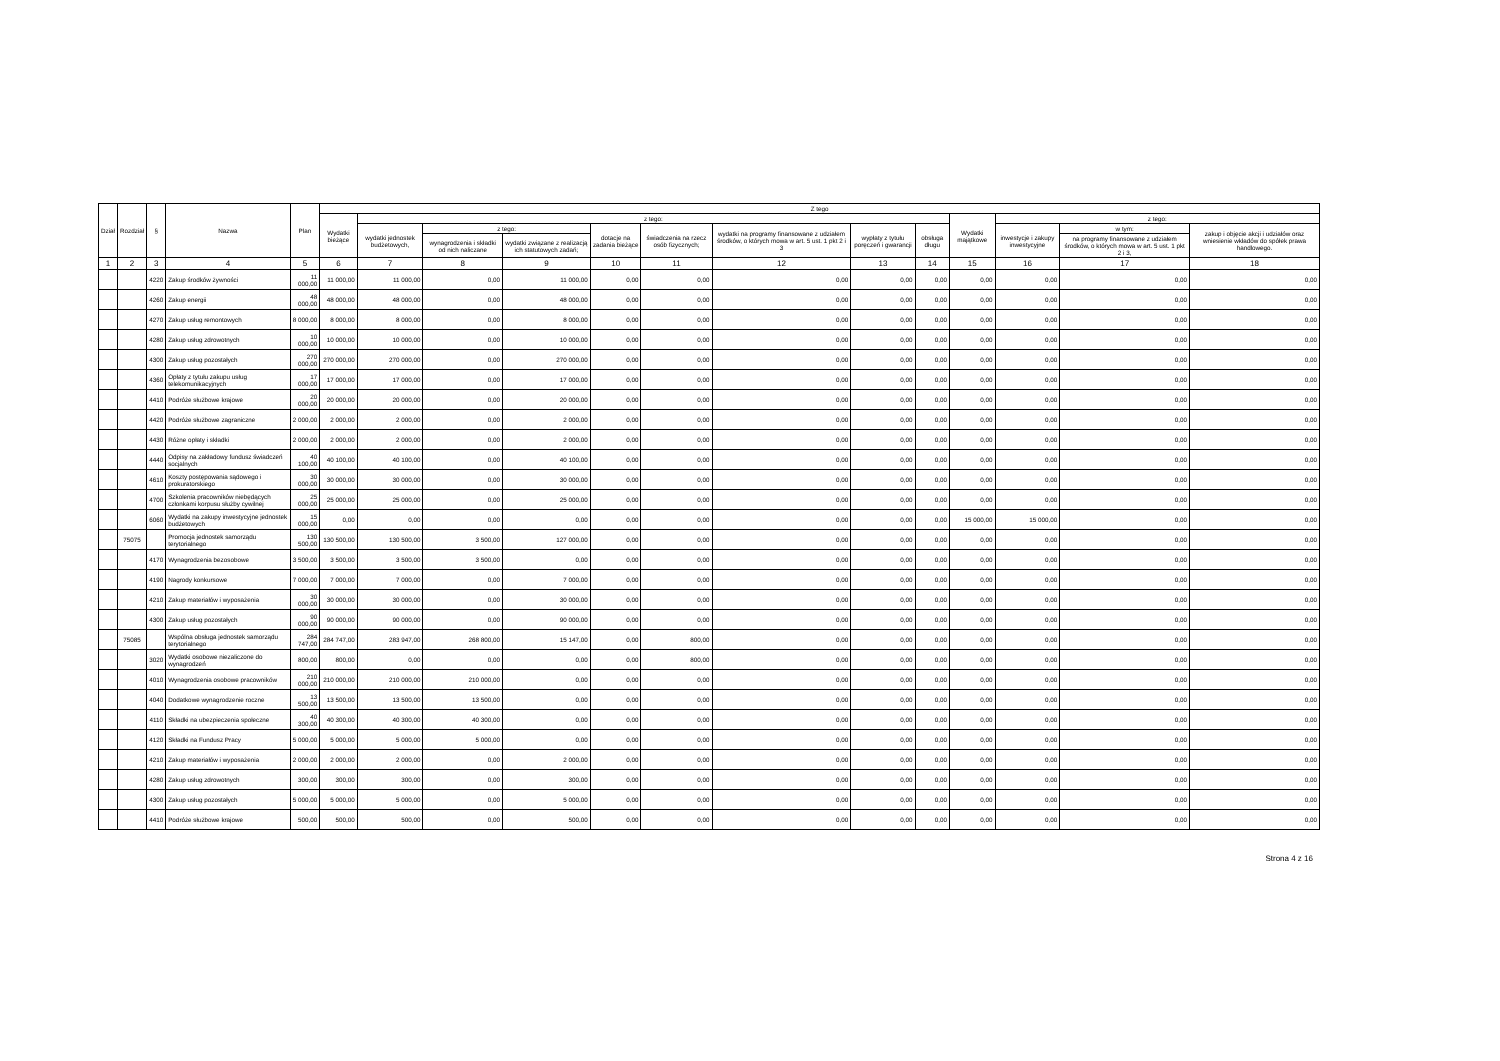| Dział | Rozdział | § | Nazwa | Plan | Z tego | | | | | | | | | | | | |
| --- | --- | --- | --- | --- | --- | --- | --- | --- | --- | --- | --- | --- | --- | --- | --- | --- | --- |
| | | | | | Wydatki bieżące | z tego: | | | | | | | | Wydatki majątkowe | z tego: | | |
| | | | | | | wydatki jednostek budżetowych, | z tego: | | dotacje na zadania bieżące | świadczenia na rzecz osób fizycznych; | wydatki na programy finansowane z udziałem środków, o których mowa w art. 5 ust. 1 pkt 2 i 3 | wypłaty z tytułu poręczeń i gwarancji | obsługa długu | | inwestycje i zakupy inwestycyjne | w tym: | zakup i objęcie akcji i udziałów oraz wniesienie wkładów do spółek prawa handlowego. |
| | | | | | | | wynagrodzenia i składki od nich naliczane | wydatki związane z realizacją ich statutowych zadań; | | | | | | | | na programy finansowane z udziałem środków, o których mowa w art. 5 ust. 1 pkt 2 i 3, | |
| 1 | 2 | 3 | 4 | 5 | 6 | 7 | 8 | 9 | 10 | 11 | 12 | 13 | 14 | 15 | 16 | 17 | 18 |
| | | 4220 | Zakup środków żywności | 11 000,00 | 11 000,00 | 11 000,00 | 0,00 | 11 000,00 | 0,00 | 0,00 | 0,00 | 0,00 | 0,00 | 0,00 | 0,00 | 0,00 | 0,00 |
| | | 4260 | Zakup energii | 48 000,00 | 48 000,00 | 48 000,00 | 0,00 | 48 000,00 | 0,00 | 0,00 | 0,00 | 0,00 | 0,00 | 0,00 | 0,00 | 0,00 | 0,00 |
| | | 4270 | Zakup usług remontowych | 8 000,00 | 8 000,00 | 8 000,00 | 0,00 | 8 000,00 | 0,00 | 0,00 | 0,00 | 0,00 | 0,00 | 0,00 | 0,00 | 0,00 | 0,00 |
| | | 4280 | Zakup usług zdrowotnych | 10 000,00 | 10 000,00 | 10 000,00 | 0,00 | 10 000,00 | 0,00 | 0,00 | 0,00 | 0,00 | 0,00 | 0,00 | 0,00 | 0,00 | 0,00 |
| | | 4300 | Zakup usług pozostałych | 270 000,00 | 270 000,00 | 270 000,00 | 0,00 | 270 000,00 | 0,00 | 0,00 | 0,00 | 0,00 | 0,00 | 0,00 | 0,00 | 0,00 | 0,00 |
| | | 4360 | Opłaty z tytułu zakupu usług telekomunikacyjnych | 17 000,00 | 17 000,00 | 17 000,00 | 0,00 | 17 000,00 | 0,00 | 0,00 | 0,00 | 0,00 | 0,00 | 0,00 | 0,00 | 0,00 | 0,00 |
| | | 4410 | Podróże służbowe krajowe | 20 000,00 | 20 000,00 | 20 000,00 | 0,00 | 20 000,00 | 0,00 | 0,00 | 0,00 | 0,00 | 0,00 | 0,00 | 0,00 | 0,00 | 0,00 |
| | | 4420 | Podróże służbowe zagraniczne | 2 000,00 | 2 000,00 | 2 000,00 | 0,00 | 2 000,00 | 0,00 | 0,00 | 0,00 | 0,00 | 0,00 | 0,00 | 0,00 | 0,00 | 0,00 |
| | | 4430 | Różne opłaty i składki | 2 000,00 | 2 000,00 | 2 000,00 | 0,00 | 2 000,00 | 0,00 | 0,00 | 0,00 | 0,00 | 0,00 | 0,00 | 0,00 | 0,00 | 0,00 |
| | | 4440 | Odpisy na zakładowy fundusz świadczeń socjalnych | 40 100,00 | 40 100,00 | 40 100,00 | 0,00 | 40 100,00 | 0,00 | 0,00 | 0,00 | 0,00 | 0,00 | 0,00 | 0,00 | 0,00 | 0,00 |
| | | 4610 | Koszty postępowania sądowego i prokuratorskiego | 30 000,00 | 30 000,00 | 30 000,00 | 0,00 | 30 000,00 | 0,00 | 0,00 | 0,00 | 0,00 | 0,00 | 0,00 | 0,00 | 0,00 | 0,00 |
| | | 4700 | Szkolenia pracowników niebędących członkami korpusu służby cywilnej | 25 000,00 | 25 000,00 | 25 000,00 | 0,00 | 25 000,00 | 0,00 | 0,00 | 0,00 | 0,00 | 0,00 | 0,00 | 0,00 | 0,00 | 0,00 |
| | | 6060 | Wydatki na zakupy inwestycyjne jednostek budżetowych | 15 000,00 | 0,00 | 0,00 | 0,00 | 0,00 | 0,00 | 0,00 | 0,00 | 0,00 | 0,00 | 15 000,00 | 15 000,00 | 0,00 | 0,00 |
| | 75075 | | Promocja jednostek samorządu terytorialnego | 130 500,00 | 130 500,00 | 130 500,00 | 3 500,00 | 127 000,00 | 0,00 | 0,00 | 0,00 | 0,00 | 0,00 | 0,00 | 0,00 | 0,00 | 0,00 |
| | | 4170 | Wynagrodzenia bezosobowe | 3 500,00 | 3 500,00 | 3 500,00 | 3 500,00 | 0,00 | 0,00 | 0,00 | 0,00 | 0,00 | 0,00 | 0,00 | 0,00 | 0,00 | 0,00 |
| | | 4190 | Nagrody konkursowe | 7 000,00 | 7 000,00 | 7 000,00 | 0,00 | 7 000,00 | 0,00 | 0,00 | 0,00 | 0,00 | 0,00 | 0,00 | 0,00 | 0,00 | 0,00 |
| | | 4210 | Zakup materiałów i wyposażenia | 30 000,00 | 30 000,00 | 30 000,00 | 0,00 | 30 000,00 | 0,00 | 0,00 | 0,00 | 0,00 | 0,00 | 0,00 | 0,00 | 0,00 | 0,00 |
| | | 4300 | Zakup usług pozostałych | 90 000,00 | 90 000,00 | 90 000,00 | 0,00 | 90 000,00 | 0,00 | 0,00 | 0,00 | 0,00 | 0,00 | 0,00 | 0,00 | 0,00 | 0,00 |
| | 75085 | | Wspólna obsługa jednostek samorządu terytorialnego | 284 747,00 | 284 747,00 | 283 947,00 | 268 800,00 | 15 147,00 | 0,00 | 800,00 | 0,00 | 0,00 | 0,00 | 0,00 | 0,00 | 0,00 | 0,00 |
| | | 3020 | Wydatki osobowe niezaliczone do wynagrodzeń | 800,00 | 800,00 | 0,00 | 0,00 | 0,00 | 0,00 | 800,00 | 0,00 | 0,00 | 0,00 | 0,00 | 0,00 | 0,00 | 0,00 |
| | | 4010 | Wynagrodzenia osobowe pracowników | 210 000,00 | 210 000,00 | 210 000,00 | 210 000,00 | 0,00 | 0,00 | 0,00 | 0,00 | 0,00 | 0,00 | 0,00 | 0,00 | 0,00 | 0,00 |
| | | 4040 | Dodatkowe wynagrodzenie roczne | 13 500,00 | 13 500,00 | 13 500,00 | 13 500,00 | 0,00 | 0,00 | 0,00 | 0,00 | 0,00 | 0,00 | 0,00 | 0,00 | 0,00 | 0,00 |
| | | 4110 | Składki na ubezpieczenia społeczne | 40 300,00 | 40 300,00 | 40 300,00 | 40 300,00 | 0,00 | 0,00 | 0,00 | 0,00 | 0,00 | 0,00 | 0,00 | 0,00 | 0,00 | 0,00 |
| | | 4120 | Składki na Fundusz Pracy | 5 000,00 | 5 000,00 | 5 000,00 | 5 000,00 | 0,00 | 0,00 | 0,00 | 0,00 | 0,00 | 0,00 | 0,00 | 0,00 | 0,00 | 0,00 |
| | | 4210 | Zakup materiałów i wyposażenia | 2 000,00 | 2 000,00 | 2 000,00 | 0,00 | 2 000,00 | 0,00 | 0,00 | 0,00 | 0,00 | 0,00 | 0,00 | 0,00 | 0,00 | 0,00 |
| | | 4280 | Zakup usług zdrowotnych | 300,00 | 300,00 | 300,00 | 0,00 | 300,00 | 0,00 | 0,00 | 0,00 | 0,00 | 0,00 | 0,00 | 0,00 | 0,00 | 0,00 |
| | | 4300 | Zakup usług pozostałych | 5 000,00 | 5 000,00 | 5 000,00 | 0,00 | 5 000,00 | 0,00 | 0,00 | 0,00 | 0,00 | 0,00 | 0,00 | 0,00 | 0,00 | 0,00 |
| | | 4410 | Podróże służbowe krajowe | 500,00 | 500,00 | 500,00 | 0,00 | 500,00 | 0,00 | 0,00 | 0,00 | 0,00 | 0,00 | 0,00 | 0,00 | 0,00 | 0,00 |
Strona 4 z 16